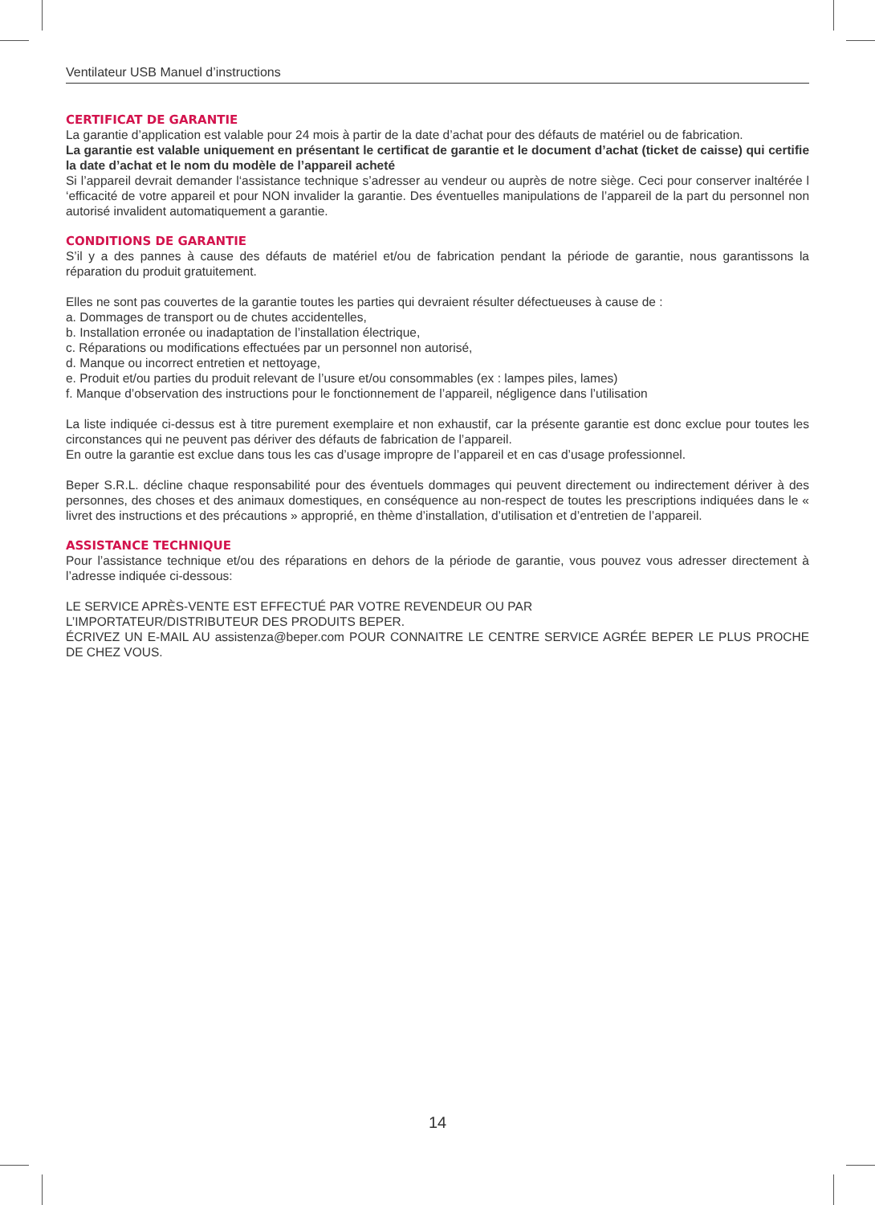Ventilateur USB Manuel d’instructions
CERTIFICAT DE GARANTIE
La garantie d’application est valable pour 24 mois à partir de la date d’achat pour des défauts de matériel ou de fabrication.
La garantie est valable uniquement en présentant le certificat de garantie et le document d’achat (ticket de caisse) qui certifie la date d’achat et le nom du modèle de l’appareil acheté
Si l’appareil devrait demander l‘assistance technique s’adresser au vendeur ou auprès de notre siège. Ceci pour conserver inaltérée l ‘efficacité de votre appareil et pour NON invalider la garantie. Des éventuelles manipulations de l’appareil de la part du personnel non autorisé invalident automatiquement a garantie.
CONDITIONS DE GARANTIE
S’il y a des pannes à cause des défauts de matériel et/ou de fabrication pendant la période de garantie, nous garantissons la réparation du produit gratuitement.
Elles ne sont pas couvertes de la garantie toutes les parties qui devraient résulter défectueuses à cause de :
a. Dommages de transport ou de chutes accidentelles,
b. Installation erronée ou inadaptation de l’installation électrique,
c. Réparations ou modifications effectuées par un personnel non autorisé,
d. Manque ou incorrect entretien et nettoyage,
e. Produit et/ou parties du produit relevant de l’usure et/ou consommables (ex : lampes piles, lames)
f. Manque d’observation des instructions pour le fonctionnement de l’appareil, négligence dans l’utilisation
La liste indiquée ci-dessus est à titre purement exemplaire et non exhaustif, car la présente garantie est donc exclue pour toutes les circonstances qui ne peuvent pas dériver des défauts de fabrication de l’appareil.
En outre la garantie est exclue dans tous les cas d’usage impropre de l’appareil et en cas d’usage professionnel.
Beper S.R.L. décline chaque responsabilité pour des éventuels dommages qui peuvent directement ou indirectement dériver à des personnes, des choses et des animaux domestiques, en conséquence au non-respect de toutes les prescriptions indiquées dans le « livret des instructions et des précautions » approprié, en thème d’installation, d’utilisation et d’entretien de l’appareil.
ASSISTANCE TECHNIQUE
Pour l’assistance technique et/ou des réparations en dehors de la période de garantie, vous pouvez vous adresser directement à l’adresse indiquée ci-dessous:
LE SERVICE APRÈS-VENTE EST EFFECTUÉ PAR VOTRE REVENDEUR OU PAR
L’IMPORTATEUR/DISTRIBUTEUR DES PRODUITS BEPER.
ÉCRIVEZ UN E-MAIL AU assistenza@beper.com POUR CONNAITRE LE CENTRE SERVICE AGRÉE BEPER LE PLUS PROCHE DE CHEZ VOUS.
14